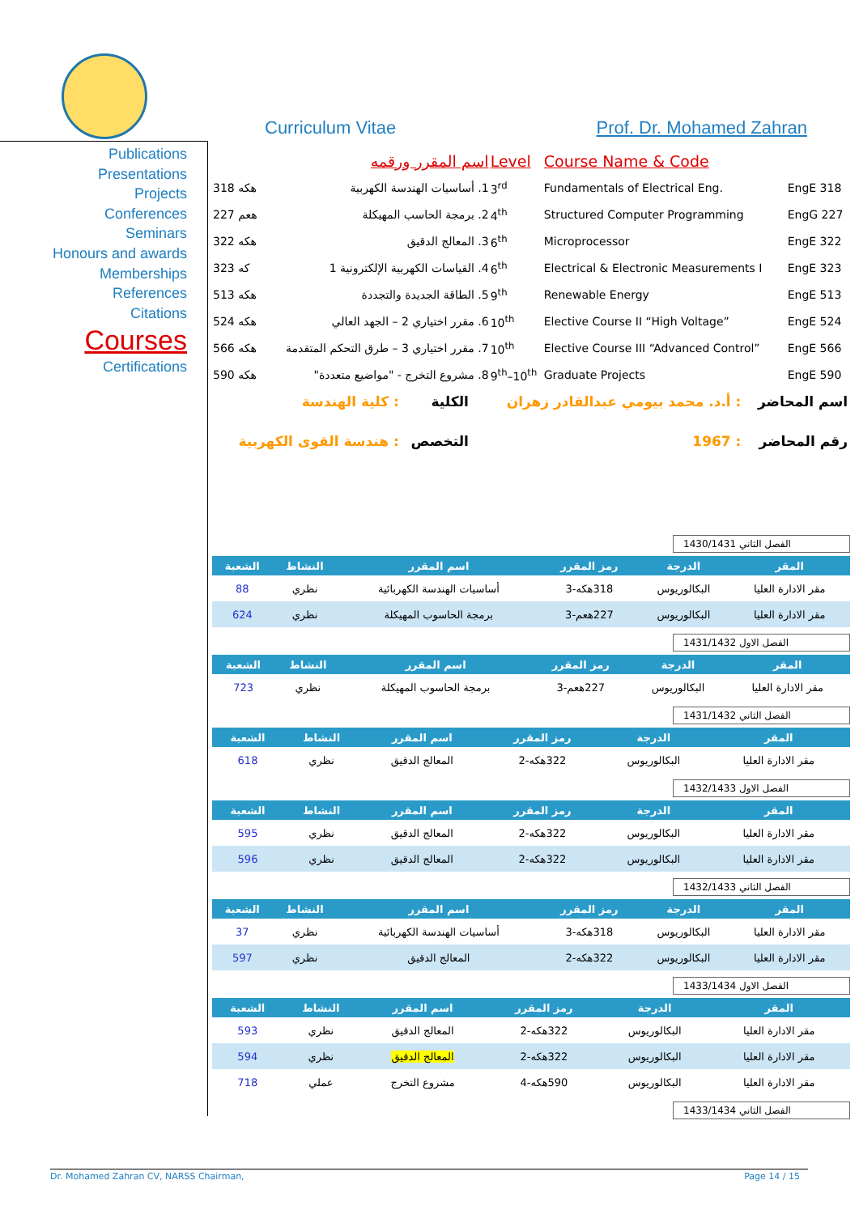Curriculum Vitae Prof. Dr. Mohamed Zahran
Publications
Presentations
Projects
Conferences
Seminars
Honours and awards
Memberships
References
Citations
Courses
Certifications
| | اسم المقرر ورقمه | Level | Course Name & Code | |
| 318 هكه | 1. أساسيات الهندسة الكهربية | 3<sup>rd</sup> | Fundamentals of Electrical Eng. | EngE 318 |
| 227 هعم | 2. برمجة الحاسب المهيكلة | 4<sup>th</sup> | Structured Computer Programming | EngG 227 |
| 322 هكه | 3. المعالج الدقيق | 6<sup>th</sup> | Microprocessor | EngE 322 |
| 323 كه | 4. القياسات الكهربية الإلكترونية 1 | 6<sup>th</sup> | Electrical & Electronic Measurements I | EngE 323 |
| 513 هكه | 5. الطاقة الجديدة والتجددة | 9<sup>th</sup> | Renewable Energy | EngE 513 |
| 524 هكه | 6. مقرر اختياري 2 – الجهد العالي | 10<sup>th</sup> | Elective Course II “High Voltage” | EngE 524 |
| 566 هكه | 7. مقرر اختياري 3 – طرق التحكم المتقدمة | 10<sup>th</sup> | Elective Course III “Advanced Control” | EngE 566 |
| 590 هكه | 8. مشروع التخرج - "مواضيع متعددة" | 9<sup>th</sup>–10<sup>th</sup> | Graduate Projects | EngE 590 |
| اسم المحاضر | : أ.د. محمد بيومي عبدالقادر زهران | الكلية | : كلية الهندسة |
| رقم المحاضر | : 1967 | التخصص | : هندسة القوى الكهربية |
الفصل الثاني 1430/1431
| المقر | الدرجة | رمز المقرر | اسم المقرر | النشاط | الشعبة |
| --- | --- | --- | --- | --- | --- |
| مقر الادارة العليا | البكالوريوس | 318هكه-3 | أساسيات الهندسة الكهربائية | نظري | 88 |
| مقر الادارة العليا | البكالوريوس | 227هعم-3 | برمجة الحاسوب المهيكلة | نظري | 624 |
الفصل الاول 1431/1432
| المقر | الدرجة | رمز المقرر | اسم المقرر | النشاط | الشعبة |
| --- | --- | --- | --- | --- | --- |
| مقر الادارة العليا | البكالوريوس | 227هعم-3 | برمجة الحاسوب المهيكلة | نظري | 723 |
الفصل الثاني 1431/1432
| المقر | الدرجة | رمز المقرر | اسم المقرر | النشاط | الشعبة |
| --- | --- | --- | --- | --- | --- |
| مقر الادارة العليا | البكالوريوس | 322هكه-2 | المعالج الدقيق | نظري | 618 |
الفصل الاول 1432/1433
| المقر | الدرجة | رمز المقرر | اسم المقرر | النشاط | الشعبة |
| --- | --- | --- | --- | --- | --- |
| مقر الادارة العليا | البكالوريوس | 322هكه-2 | المعالج الدقيق | نظري | 595 |
| مقر الادارة العليا | البكالوريوس | 322هكه-2 | المعالج الدقيق | نظري | 596 |
الفصل الثاني 1432/1433
| المقر | الدرجة | رمز المقرر | اسم المقرر | النشاط | الشعبة |
| --- | --- | --- | --- | --- | --- |
| مقر الادارة العليا | البكالوريوس | 318هكه-3 | أساسيات الهندسة الكهربائية | نظري | 37 |
| مقر الادارة العليا | البكالوريوس | 322هكه-2 | المعالج الدقيق | نظري | 597 |
الفصل الاول 1433/1434
| المقر | الدرجة | رمز المقرر | اسم المقرر | النشاط | الشعبة |
| --- | --- | --- | --- | --- | --- |
| مقر الادارة العليا | البكالوريوس | 322هكه-2 | المعالج الدقيق | نظري | 593 |
| مقر الادارة العليا | البكالوريوس | 322هكه-2 | المعالج الدقيق | نظري | 594 |
| مقر الادارة العليا | البكالوريوس | 590هكه-4 | مشروع التخرج | عملي | 718 |
الفصل الثاني 1433/1434
Dr. Mohamed Zahran CV, NARSS Chairman, Page 14 / 15